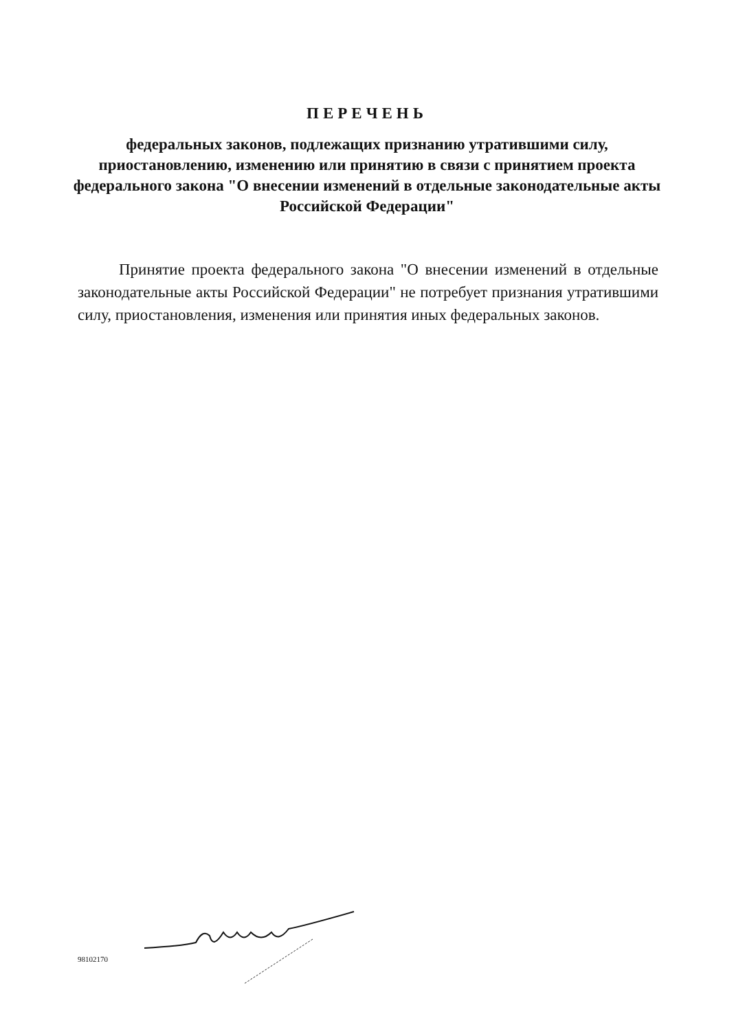ПЕРЕЧЕНЬ
федеральных законов, подлежащих признанию утратившими силу, приостановлению, изменению или принятию в связи с принятием проекта федерального закона "О внесении изменений в отдельные законодательные акты Российской Федерации"
Принятие проекта федерального закона "О внесении изменений в отдельные законодательные акты Российской Федерации" не потребует признания утратившими силу, приостановления, изменения или принятия иных федеральных законов.
98102170